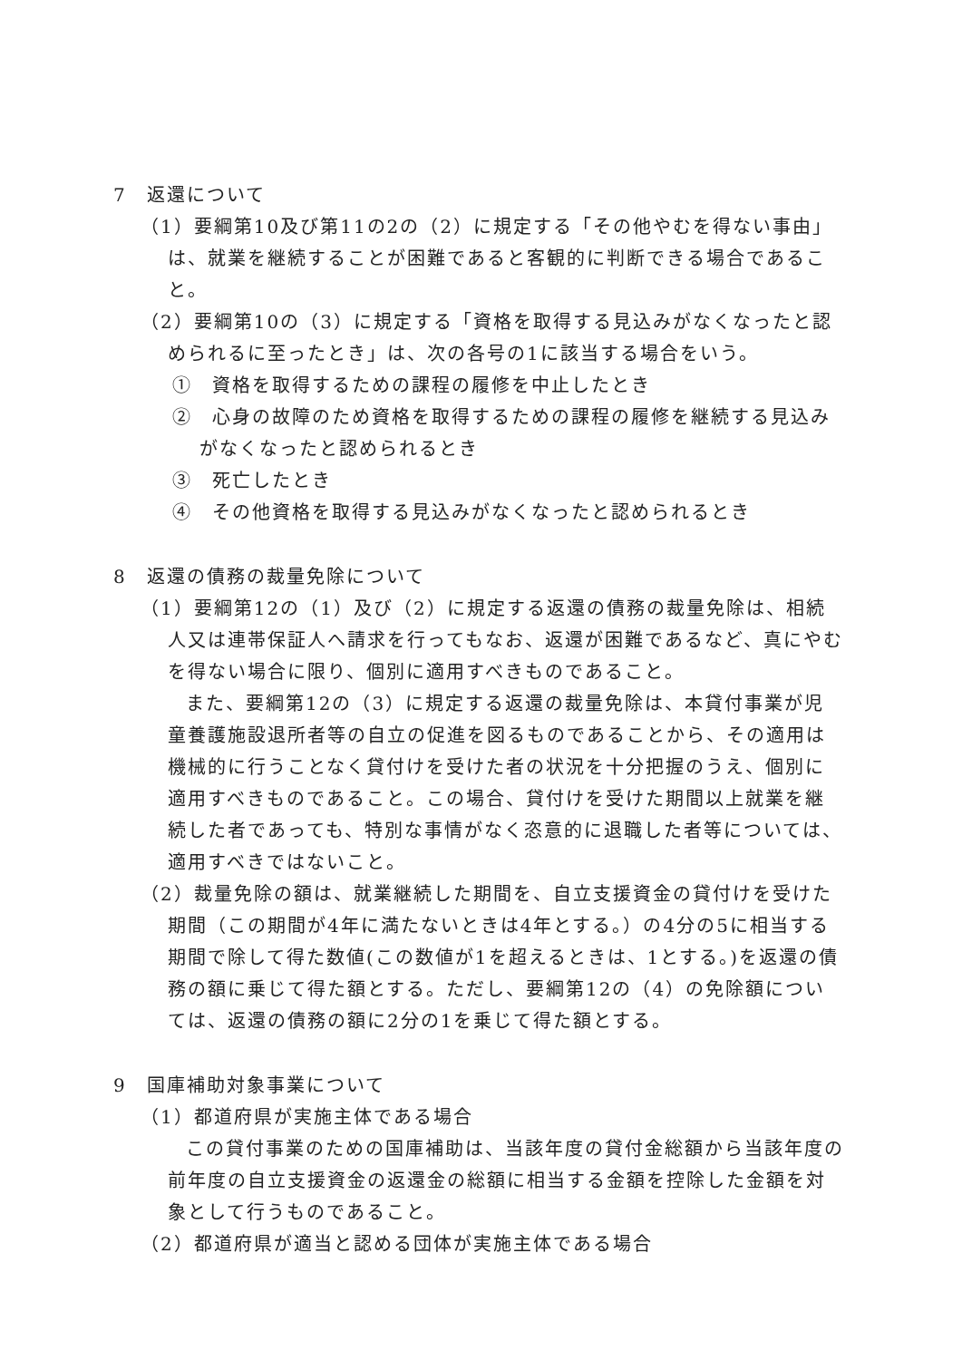7　返還について
（1）要綱第10及び第11の2の（2）に規定する「その他やむを得ない事由」は、就業を継続することが困難であると客観的に判断できる場合であること。
（2）要綱第10の（3）に規定する「資格を取得する見込みがなくなったと認められるに至ったとき」は、次の各号の1に該当する場合をいう。
①　資格を取得するための課程の履修を中止したとき
②　心身の故障のため資格を取得するための課程の履修を継続する見込みがなくなったと認められるとき
③　死亡したとき
④　その他資格を取得する見込みがなくなったと認められるとき
8　返還の債務の裁量免除について
（1）要綱第12の（1）及び（2）に規定する返還の債務の裁量免除は、相続人又は連帯保証人へ請求を行ってもなお、返還が困難であるなど、真にやむを得ない場合に限り、個別に適用すべきものであること。
また、要綱第12の（3）に規定する返還の裁量免除は、本貸付事業が児童養護施設退所者等の自立の促進を図るものであることから、その適用は機械的に行うことなく貸付けを受けた者の状況を十分把握のうえ、個別に適用すべきものであること。この場合、貸付けを受けた期間以上就業を継続した者であっても、特別な事情がなく恣意的に退職した者等については、適用すべきではないこと。
（2）裁量免除の額は、就業継続した期間を、自立支援資金の貸付けを受けた期間（この期間が4年に満たないときは4年とする。）の4分の5に相当する期間で除して得た数値(この数値が1を超えるときは、1とする。)を返還の債務の額に乗じて得た額とする。ただし、要綱第12の（4）の免除額については、返還の債務の額に2分の1を乗じて得た額とする。
9　国庫補助対象事業について
（1）都道府県が実施主体である場合
この貸付事業のための国庫補助は、当該年度の貸付金総額から当該年度の前年度の自立支援資金の返還金の総額に相当する金額を控除した金額を対象として行うものであること。
（2）都道府県が適当と認める団体が実施主体である場合